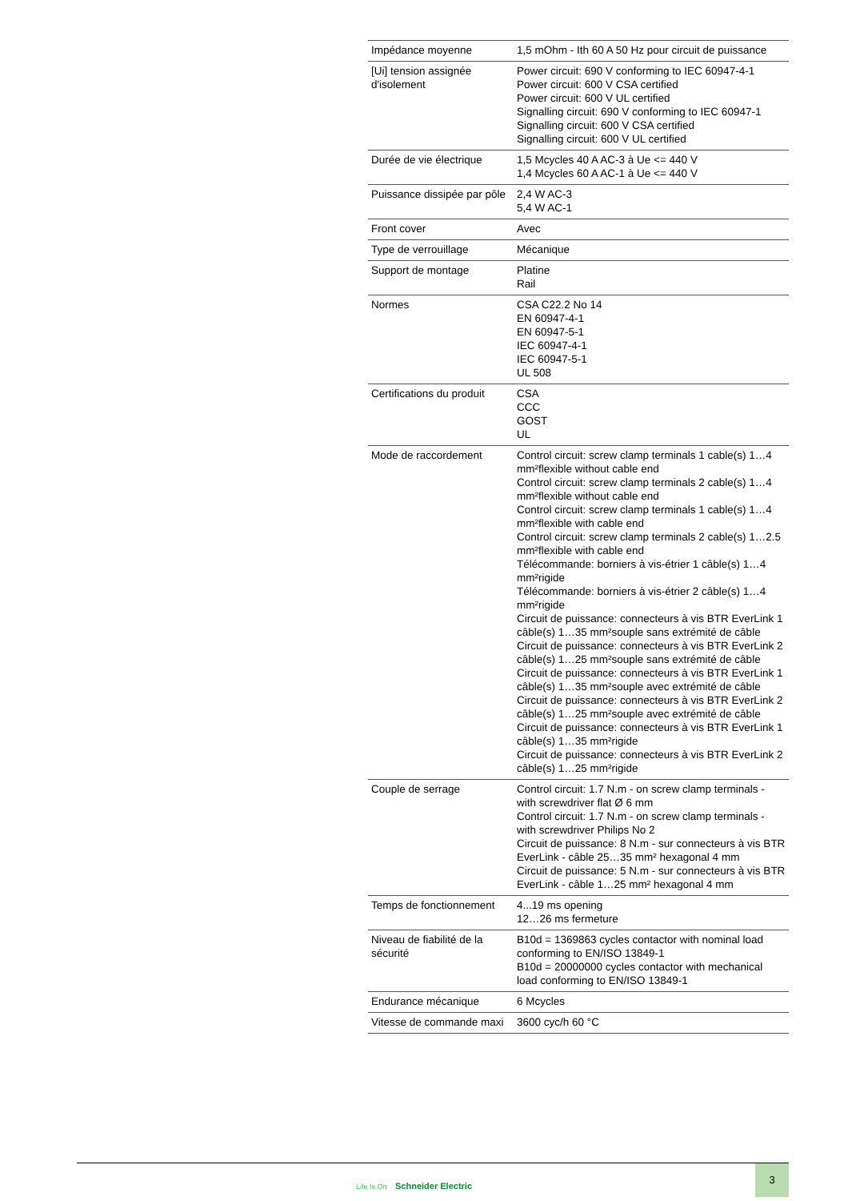| Impédance moyenne | 1,5 mOhm - Ith 60 A 50 Hz pour circuit de puissance |
| [Ui] tension assignée d'isolement | Power circuit: 690 V conforming to IEC 60947-4-1 Power circuit: 600 V CSA certified Power circuit: 600 V UL certified Signalling circuit: 690 V conforming to IEC 60947-1 Signalling circuit: 600 V CSA certified Signalling circuit: 600 V UL certified |
| Durée de vie électrique | 1,5 Mcycles 40 A AC-3 à Ue <= 440 V 1,4 Mcycles 60 A AC-1 à Ue <= 440 V |
| Puissance dissipée par pôle | 2,4 W AC-3 5,4 W AC-1 |
| Front cover | Avec |
| Type de verrouillage | Mécanique |
| Support de montage | Platine Rail |
| Normes | CSA C22.2 No 14 EN 60947-4-1 EN 60947-5-1 IEC 60947-4-1 IEC 60947-5-1 UL 508 |
| Certifications du produit | CSA CCC GOST UL |
| Mode de raccordement | Control circuit: screw clamp terminals 1 cable(s) 1…4 mm²flexible without cable end Control circuit: screw clamp terminals 2 cable(s) 1…4 mm²flexible without cable end Control circuit: screw clamp terminals 1 cable(s) 1…4 mm²flexible with cable end Control circuit: screw clamp terminals 2 cable(s) 1…2.5 mm²flexible with cable end Télécommande: borniers à vis-étrier 1 câble(s) 1…4 mm²rigide Télécommande: borniers à vis-étrier 2 câble(s) 1…4 mm²rigide Circuit de puissance: connecteurs à vis BTR EverLink 1 câble(s) 1…35 mm²souple sans extrémité de câble Circuit de puissance: connecteurs à vis BTR EverLink 2 câble(s) 1…25 mm²souple sans extrémité de câble Circuit de puissance: connecteurs à vis BTR EverLink 1 câble(s) 1…35 mm²souple avec extrémité de câble Circuit de puissance: connecteurs à vis BTR EverLink 2 câble(s) 1…25 mm²souple avec extrémité de câble Circuit de puissance: connecteurs à vis BTR EverLink 1 câble(s) 1…35 mm²rigide Circuit de puissance: connecteurs à vis BTR EverLink 2 câble(s) 1…25 mm²rigide |
| Couple de serrage | Control circuit: 1.7 N.m - on screw clamp terminals - with screwdriver flat Ø 6 mm Control circuit: 1.7 N.m - on screw clamp terminals - with screwdriver Philips No 2 Circuit de puissance: 8 N.m - sur connecteurs à vis BTR EverLink - câble 25…35 mm² hexagonal 4 mm Circuit de puissance: 5 N.m - sur connecteurs à vis BTR EverLink - câble 1…25 mm² hexagonal 4 mm |
| Temps de fonctionnement | 4...19 ms opening 12…26 ms fermeture |
| Niveau de fiabilité de la sécurité | B10d = 1369863 cycles contactor with nominal load conforming to EN/ISO 13849-1 B10d = 20000000 cycles contactor with mechanical load conforming to EN/ISO 13849-1 |
| Endurance mécanique | 6 Mcycles |
| Vitesse de commande maxi | 3600 cyc/h 60 °C |
Life Is On Schneider Electric
3